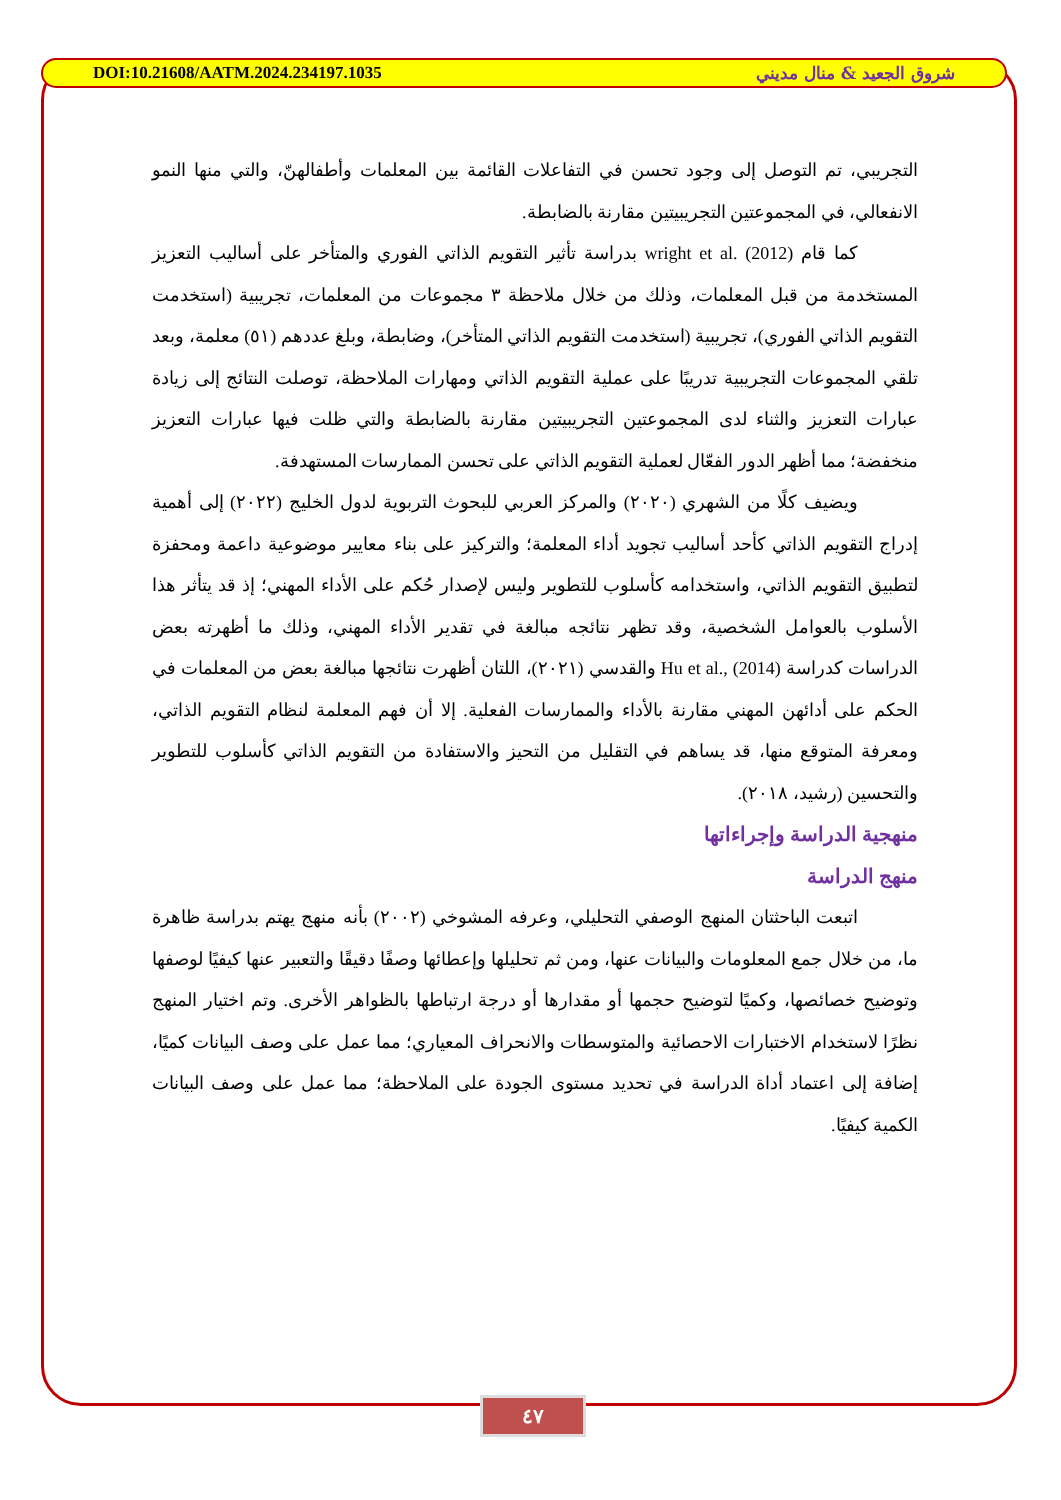DOI:10.21608/AATM.2024.234197.1035 شروق الجعيد & منال مديني
التجريبي، تم التوصل إلى وجود تحسن في التفاعلات القائمة بين المعلمات وأطفالهنّ، والتي منها النمو الانفعالي، في المجموعتين التجريبيتين مقارنة بالضابطة.
كما قام wright et al. (2012) بدراسة تأثير التقويم الذاتي الفوري والمتأخر على أساليب التعزيز المستخدمة من قبل المعلمات، وذلك من خلال ملاحظة ٣ مجموعات من المعلمات، تجريبية (استخدمت التقويم الذاتي الفوري)، تجريبية (استخدمت التقويم الذاتي المتأخر)، وضابطة، وبلغ عددهم (٥١) معلمة، وبعد تلقي المجموعات التجريبية تدريبًا على عملية التقويم الذاتي ومهارات الملاحظة، توصلت النتائج إلى زيادة عبارات التعزيز والثناء لدى المجموعتين التجريبيتين مقارنة بالضابطة والتي ظلت فيها عبارات التعزيز منخفضة؛ مما أظهر الدور الفعّال لعملية التقويم الذاتي على تحسن الممارسات المستهدفة.
ويضيف كلًا من الشهري (٢٠٢٠) والمركز العربي للبحوث التربوية لدول الخليج (٢٠٢٢) إلى أهمية إدراج التقويم الذاتي كأحد أساليب تجويد أداء المعلمة؛ والتركيز على بناء معايير موضوعية داعمة ومحفزة لتطبيق التقويم الذاتي، واستخدامه كأسلوب للتطوير وليس لإصدار حُكم على الأداء المهني؛ إذ قد يتأثر هذا الأسلوب بالعوامل الشخصية، وقد تظهر نتائجه مبالغة في تقدير الأداء المهني، وذلك ما أظهرته بعض الدراسات كدراسة Hu et al., (2014) والقدسي (٢٠٢١)، اللتان أظهرت نتائجها مبالغة بعض من المعلمات في الحكم على أدائهن المهني مقارنة بالأداء والممارسات الفعلية. إلا أن فهم المعلمة لنظام التقويم الذاتي، ومعرفة المتوقع منها، قد يساهم في التقليل من التحيز والاستفادة من التقويم الذاتي كأسلوب للتطوير والتحسين (رشيد، ٢٠١٨).
منهجية الدراسة وإجراءاتها
منهج الدراسة
اتبعت الباحثتان المنهج الوصفي التحليلي، وعرفه المشوخي (٢٠٠٢) بأنه منهج يهتم بدراسة ظاهرة ما، من خلال جمع المعلومات والبيانات عنها، ومن ثم تحليلها وإعطائها وصفًا دقيقًا والتعبير عنها كيفيًا لوصفها وتوضيح خصائصها، وكميًا لتوضيح حجمها أو مقدارها أو درجة ارتباطها بالظواهر الأخرى. وتم اختيار المنهج نظرًا لاستخدام الاختبارات الاحصائية والمتوسطات والانحراف المعياري؛ مما عمل على وصف البيانات كميًا، إضافة إلى اعتماد أداة الدراسة في تحديد مستوى الجودة على الملاحظة؛ مما عمل على وصف البيانات الكمية كيفيًا.
٤٧